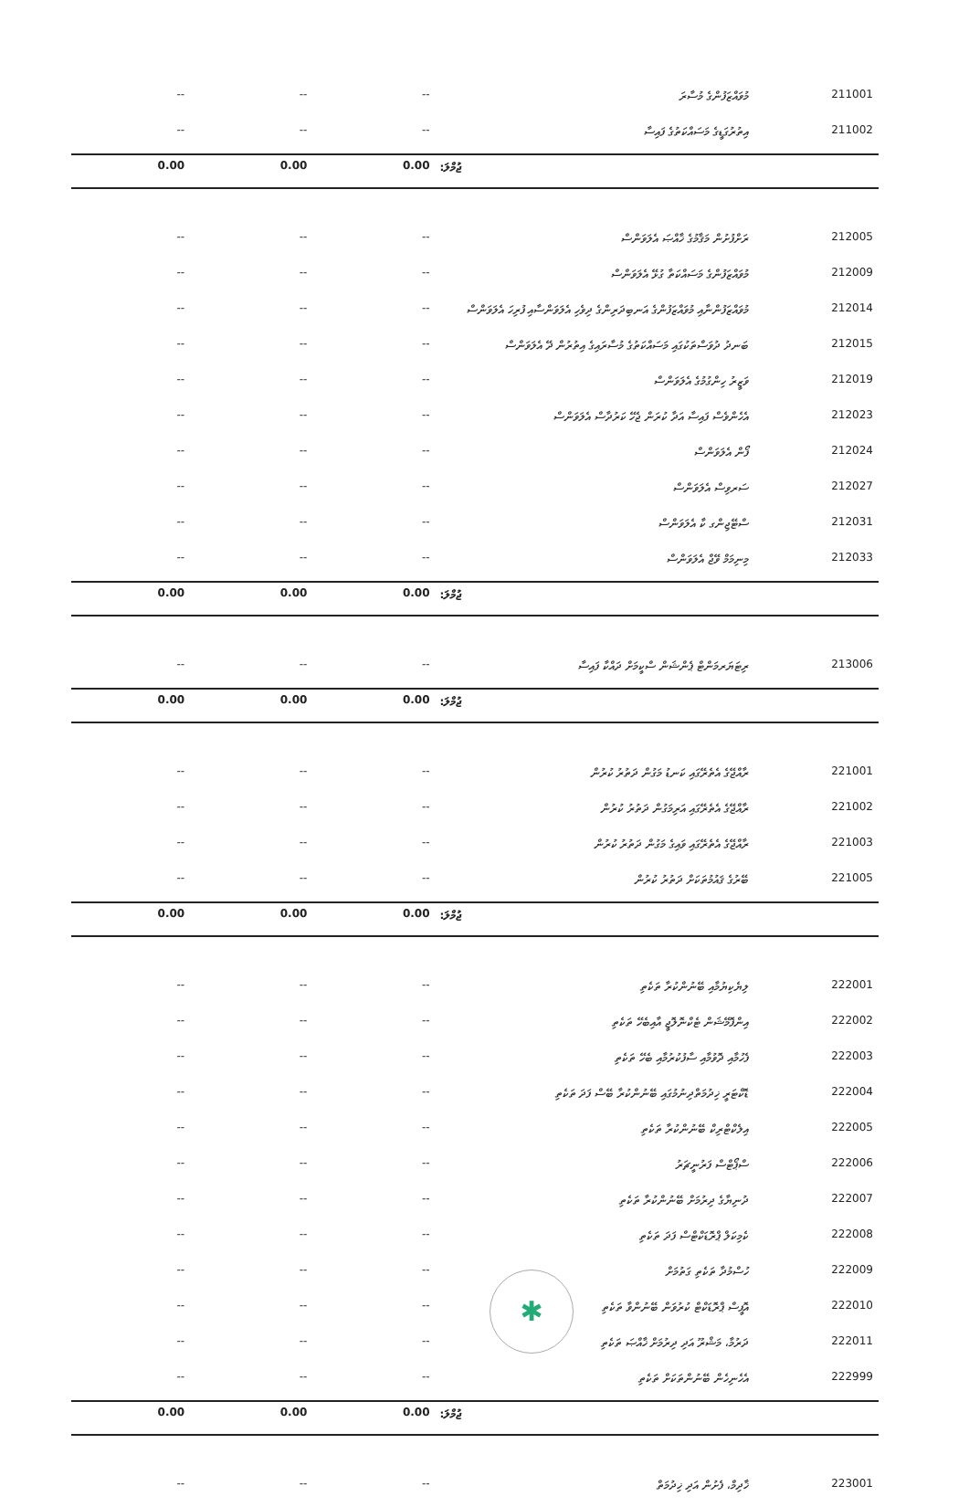| -- | -- | -- | މުވައްޒަފުންގެ މުސާރަ | 211001 |
| -- | -- | -- | އިތުރުގަޑީގެ މަސައްކަތުގެ ފައިސާ | 211002 |
| 0.00 | 0.00 | 0.00 | ޖުމްލަ: | |
| -- | -- | -- | ރަށްފުށުން މަޤާމުގެ ޚާއްޞަ އެލަވަންސް | 212005 |
| -- | -- | -- | މުވައްޒަފުންގެ މަސައްކަތާ ގުޅޭ އެލަވަންސް | 212009 |
| -- | -- | -- | މުވައްޒަފުންނާއި މުވައްޒަފުންގެ އަނބިދަރިންގެ ދިވެހި އެލަވަންސާއި ފުރިހަ އެލަވަންސް | 212014 |
| -- | -- | -- | ބަނދު ދުވަސްތަކުގައި މަސައްކަތުގެ މުސާރައިގެ އިތުރުން ދޭ އެލަވަންސް | 212015 |
| -- | -- | -- | ވަޒީރު ހިންގުމުގެ އެލަވަންސް | 212019 |
| -- | -- | -- | އެހެންވެސް ފައިސާ އަދާ ކުރަން ޖެހޭ ކަރުދާސް އެލަވަންސް | 212023 |
| -- | -- | -- | ފޯން އެލަވަންސް | 212024 |
| -- | -- | -- | ސަރވިސް އެލަވަންސް | 212027 |
| -- | -- | -- | ސްޓޭޖިންގ ކާ އެލަވަންސް | 212031 |
| -- | -- | -- | މިނިމަމް ވޭޖް އެލަވަންސް | 212033 |
| 0.00 | 0.00 | 0.00 | ޖުމްލަ: | |
| -- | -- | -- | ރިޓަޔަރމަންޓް ޕެންޝަން ސްކީމަށް ދައްކާ ފައިސާ | 213006 |
| 0.00 | 0.00 | 0.00 | ޖުމްލަ: | |
| -- | -- | -- | ރާއްޖޭގެ އެތެރޭގައި ކަނޑު މަގުން ދަތުރު ކުރުން | 221001 |
| -- | -- | -- | ރާއްޖޭގެ އެތެރޭގައި އަރިމަގުން ދަތުރު ކުރުން | 221002 |
| -- | -- | -- | ރާއްޖޭގެ އެތެރޭގައި ވައިގެ މަގުން ދަތުރު ކުރުން | 221003 |
| -- | -- | -- | ބޭރުގެ ޤައުމުތަކަށް ދަތުރު ކުރުން | 221005 |
| 0.00 | 0.00 | 0.00 | ޖުމްލަ: | |
| -- | -- | -- | ލިޔެކިޔުމާއި ބޭނުންކުރާ ތަކެތި | 222001 |
| -- | -- | -- | އިންފޮމޭޝަން ޓެކްނޮލޮޖީ އާއިބެހޭ ތަކެތި | 222002 |
| -- | -- | -- | ފެހުމާއި ދޮވުމާއި ސާފުކުރުމާއި ބެހޭ ތަކެތި | 222003 |
| -- | -- | -- | ޑޮކްޓަރީ ޚިދުމަތްދިނުމުގައި ބޭނުންކުރާ ބޭސް ފަދަ ތަކެތި | 222004 |
| -- | -- | -- | އިލެކްޓްރިކް ބޭނުންކުރާ ތަކެތި | 222005 |
| -- | -- | -- | ސްޕޯޓްސް ފަރުނީޗަރު | 222006 |
| -- | -- | -- | ދުނިޔާގެ ދިރުމަށް ބޭނުންކުރާ ތަކެތި | 222007 |
| -- | -- | -- | ކެމިކަލް ޕްރޮޑަކްޓްސް ފަދަ ތަކެތި | 222008 |
| -- | -- | -- | ހުސްމުދާ ތަކެތި ގަތުމަށް | 222009 |
| -- | -- | -- | އޮފީސް ޕްރޮޑަކްޓް ކުރުވަން ބޭނުންވާ ތަކެތި | 222010 |
| -- | -- | -- | ދަރުމާ، މަޝްރޫ އަދި ދިރުމަށް ޚާއްޞަ ތަކެތި | 222011 |
| -- | -- | -- | އެހެނިހެން ބޭނުންތަކަށް ތަކެތި | 222999 |
| 0.00 | 0.00 | 0.00 | ޖުމްލަ: | |
| -- | -- | -- | ޚާދިމް، ފެށުން އަދި ޚިދުމަތް | 223001 |
✱